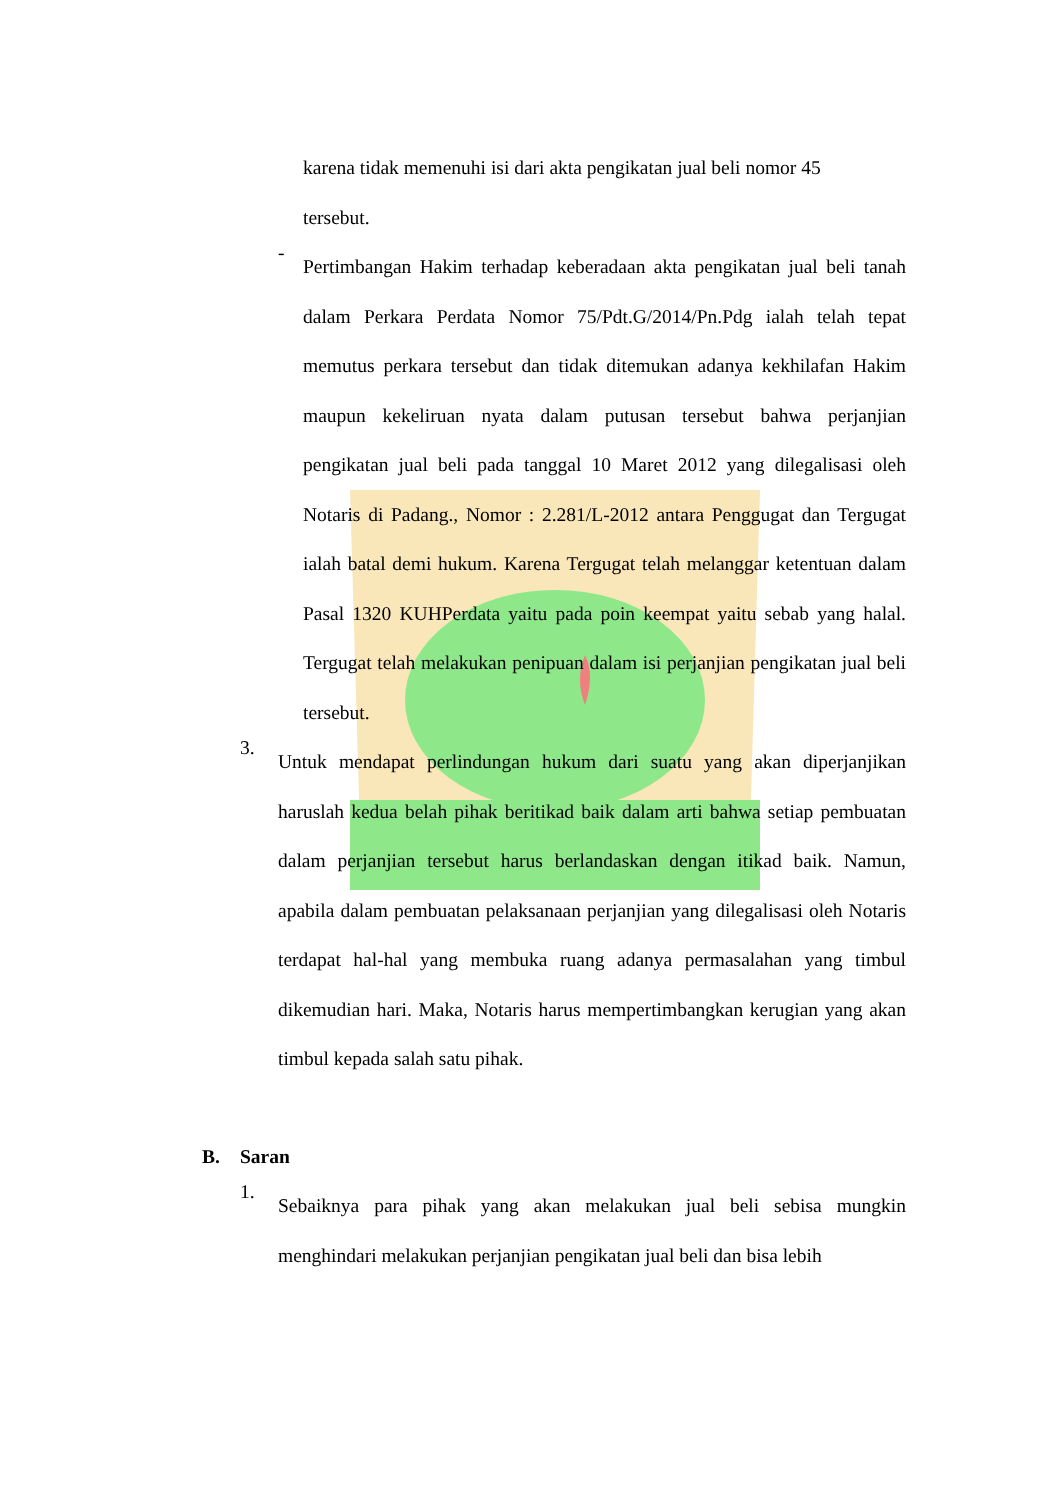karena tidak memenuhi isi dari akta pengikatan jual beli nomor 45
tersebut.
-
Pertimbangan Hakim terhadap keberadaan akta pengikatan jual beli tanah dalam Perkara Perdata Nomor 75/Pdt.G/2014/Pn.Pdg ialah telah tepat memutus perkara tersebut dan tidak ditemukan adanya kekhilafan Hakim maupun kekeliruan nyata dalam putusan tersebut bahwa perjanjian pengikatan jual beli pada tanggal 10 Maret 2012 yang dilegalisasi oleh Notaris di Padang., Nomor : 2.281/L-2012 antara Penggugat dan Tergugat ialah batal demi hukum. Karena Tergugat telah melanggar ketentuan dalam Pasal 1320 KUHPerdata yaitu pada poin keempat yaitu sebab yang halal. Tergugat telah melakukan penipuan dalam isi perjanjian pengikatan jual beli tersebut.
3.
Untuk mendapat perlindungan hukum dari suatu yang akan diperjanjikan haruslah kedua belah pihak beritikad baik dalam arti bahwa setiap pembuatan dalam perjanjian tersebut harus berlandaskan dengan itikad baik. Namun, apabila dalam pembuatan pelaksanaan perjanjian yang dilegalisasi oleh Notaris terdapat hal-hal yang membuka ruang adanya permasalahan yang timbul dikemudian hari. Maka, Notaris harus mempertimbangkan kerugian yang akan timbul kepada salah satu pihak.
B. Saran
1.
Sebaiknya para pihak yang akan melakukan jual beli sebisa mungkin menghindari melakukan perjanjian pengikatan jual beli dan bisa lebih